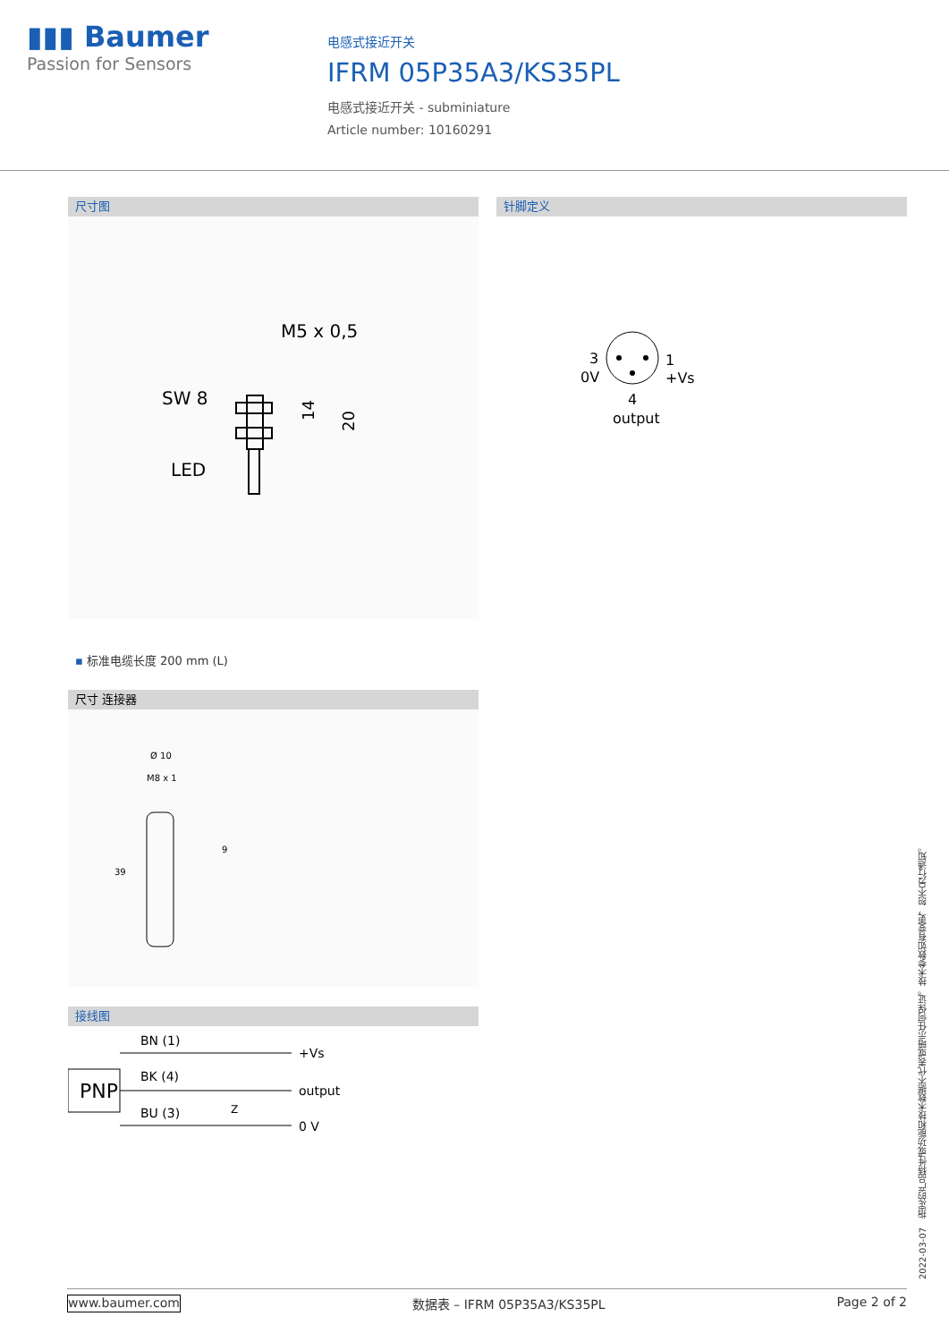▮▮▮ Baumer
Passion for Sensors
电感式接近开关
IFRM 05P35A3/KS35PL
电感式接近开关 - subminiature
Article number: 10160291
尺寸图
M5 x 0,5
SW 8
LED
14
20
▪ 标准电缆长度 200 mm (L)
尺寸 连接器
Ø 10
M8 x 1
39
9
接线图
PNP
BN (1)
BK (4)
BU (3)
+Vs
output
0 V
Z
针脚定义
3
0V
1
+Vs
4
output
2022-03-07 指定的产品特性或功能和技术数据不代表或暗示任何保证。技术参数如有变更，恕不另行通知。
www.baumer.com 数据表 – IFRM 05P35A3/KS35PL Page 2 of 2